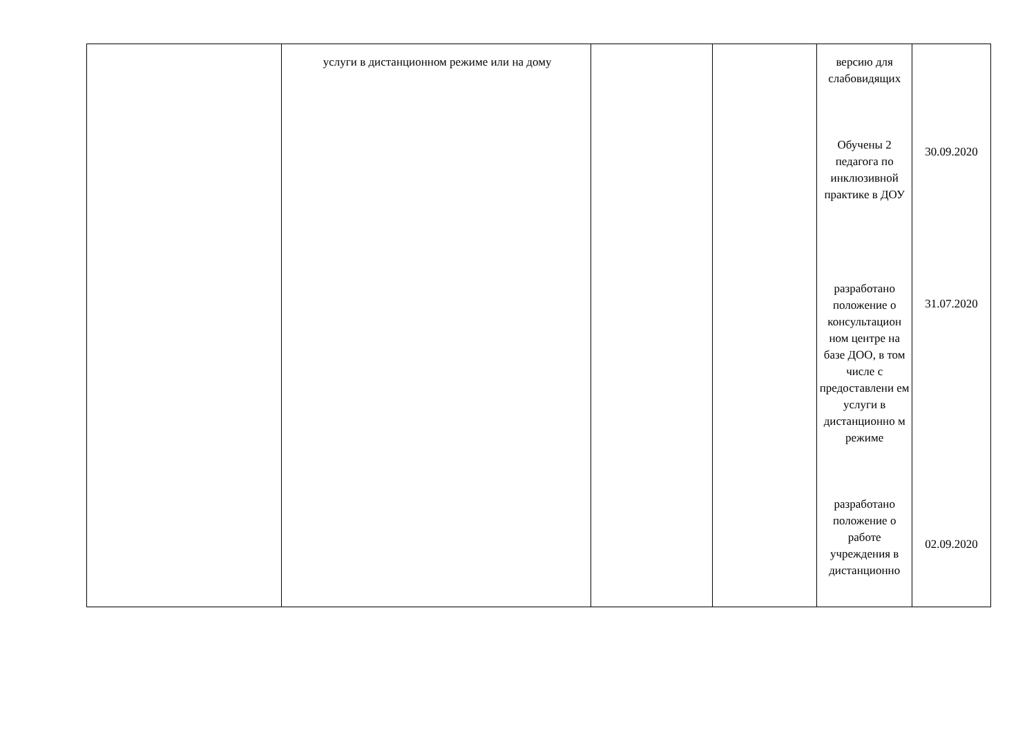| | услуги в дистанционном режиме или на дому | | | версию для слабовидящих Обучены 2 педагога по инклюзивной практике в ДОУ разработано положение о консультацион ном центре на базе ДОО, в том числе с предоставлени ем услуги в дистанционно м режиме разработано положение о работе учреждения в дистанционно | 30.09.2020 31.07.2020 02.09.2020 |